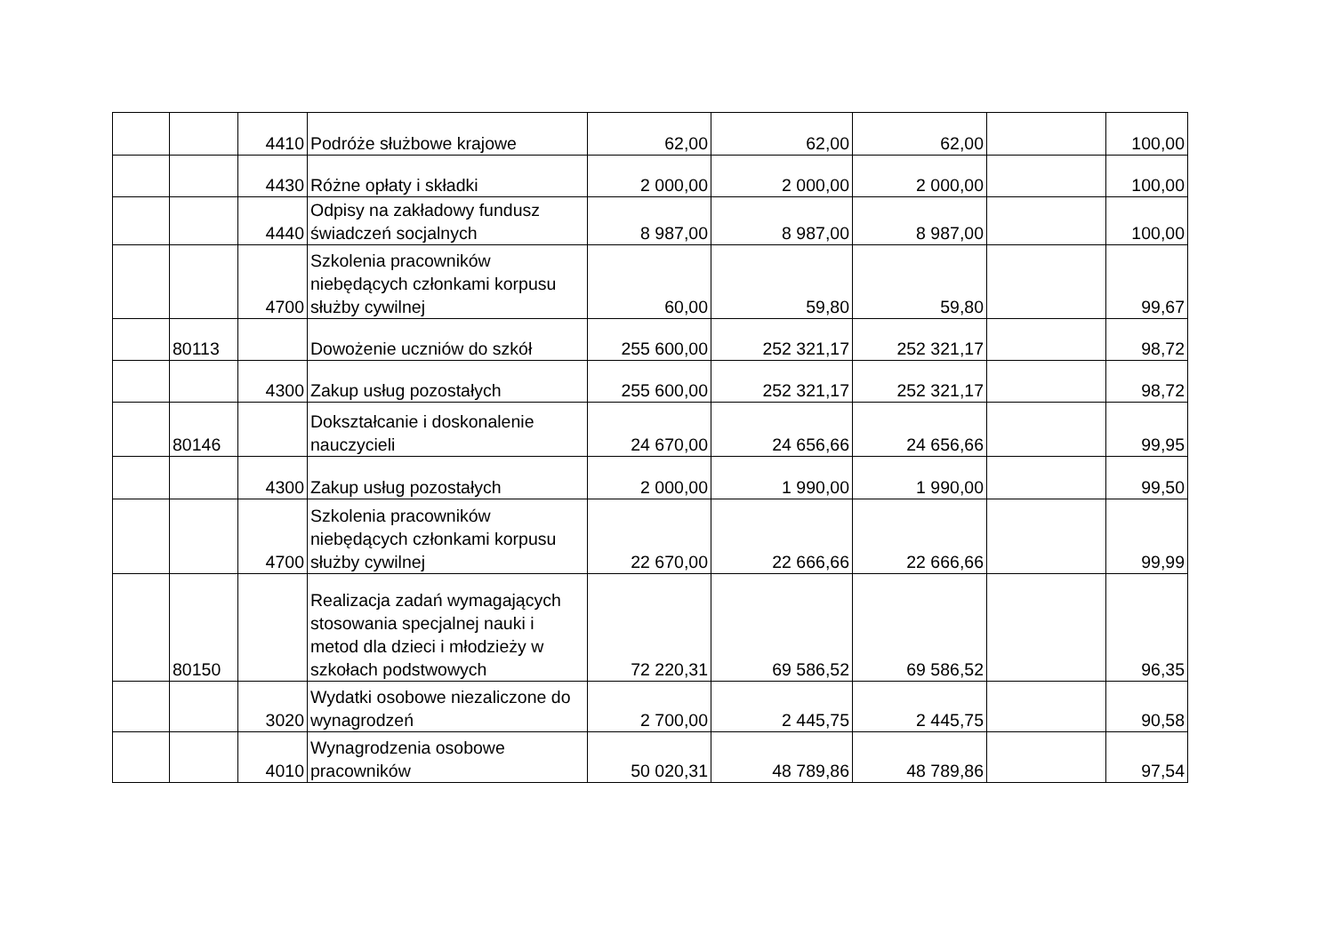| | | 4410 | Podróże służbowe krajowe | 62,00 | 62,00 | 62,00 | | 100,00 |
| | | 4430 | Różne opłaty i składki | 2 000,00 | 2 000,00 | 2 000,00 | | 100,00 |
| | | 4440 | Odpisy na zakładowy fundusz świadczeń socjalnych | 8 987,00 | 8 987,00 | 8 987,00 | | 100,00 |
| | | 4700 | Szkolenia pracowników niebędących członkami korpusu służby cywilnej | 60,00 | 59,80 | 59,80 | | 99,67 |
| | 80113 | | Dowożenie uczniów do szkół | 255 600,00 | 252 321,17 | 252 321,17 | | 98,72 |
| | | 4300 | Zakup usług pozostałych | 255 600,00 | 252 321,17 | 252 321,17 | | 98,72 |
| | 80146 | | Dokształcanie i doskonalenie nauczycieli | 24 670,00 | 24 656,66 | 24 656,66 | | 99,95 |
| | | 4300 | Zakup usług pozostałych | 2 000,00 | 1 990,00 | 1 990,00 | | 99,50 |
| | | 4700 | Szkolenia pracowników niebędących członkami korpusu służby cywilnej | 22 670,00 | 22 666,66 | 22 666,66 | | 99,99 |
| | 80150 | | Realizacja zadań wymagających stosowania specjalnej nauki i metod dla dzieci i młodzieży w szkołach podstwowych | 72 220,31 | 69 586,52 | 69 586,52 | | 96,35 |
| | | 3020 | Wydatki osobowe niezaliczone do wynagrodzeń | 2 700,00 | 2 445,75 | 2 445,75 | | 90,58 |
| | | 4010 | Wynagrodzenia osobowe pracowników | 50 020,31 | 48 789,86 | 48 789,86 | | 97,54 |